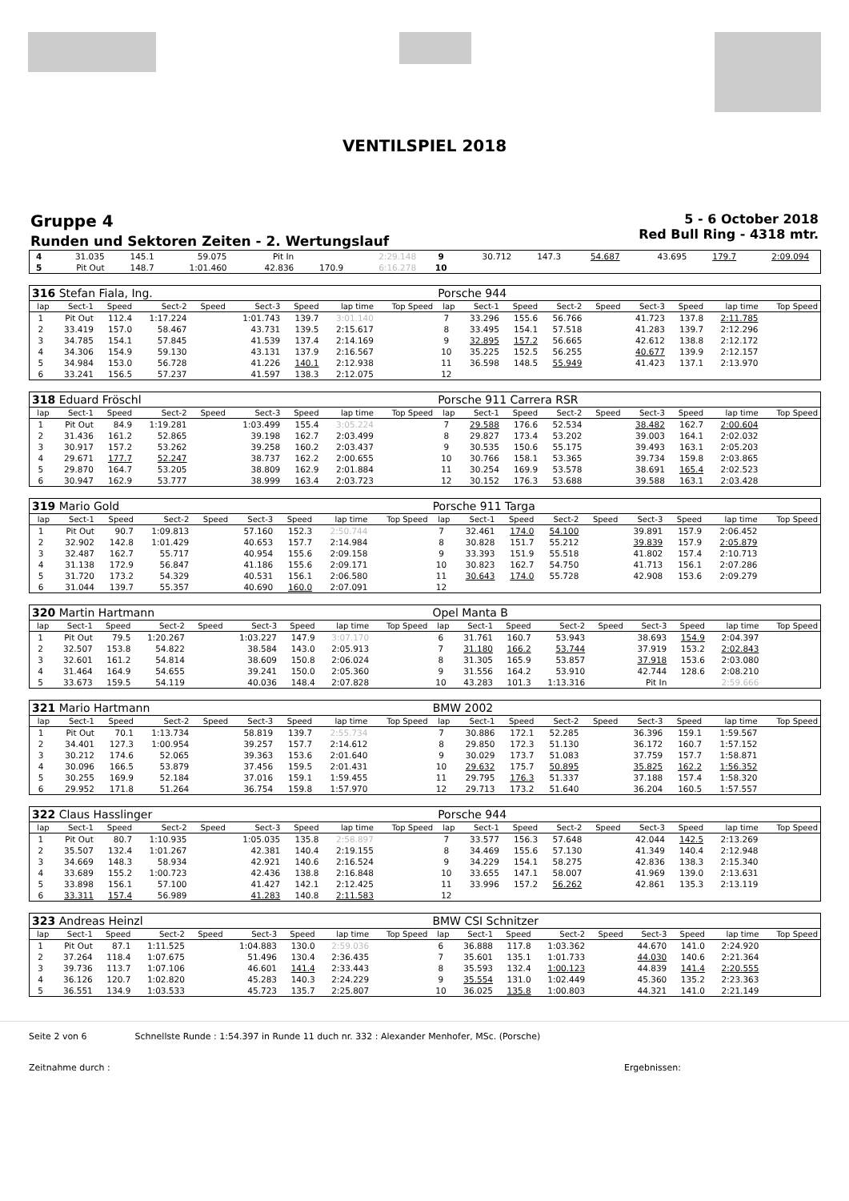VENTILSPIEL 2018
Gruppe 4
Runden und Sektoren Zeiten - 2. Wertungslauf
5 - 6 October 2018
Red Bull Ring - 4318 mtr.
| 4 | 31.035 | 145.1 | 59.075 | | Pit In | | 2:29.148 | | 9 | 30.712 | 147.3 | 54.687 | | 43.695 | 179.7 | 2:09.094 | |
| 5 | Pit Out | 148.7 | 1:01.460 | | 42.836 | 170.9 | 6:16.278 | | 10 | | | | | | | | |
| 316 Stefan Fiala, Ing. | | | | | | | | | Porsche 944 | | | | | | | | |
| lap | Sect-1 | Speed | Sect-2 | Speed | Sect-3 | Speed | lap time | Top Speed | lap | Sect-1 | Speed | Sect-2 | Speed | Sect-3 | Speed | lap time | Top Speed |
| 1 | Pit Out | 112.4 | 1:17.224 | | 1:01.743 | 139.7 | 3:01.140 | | 7 | 33.296 | 155.6 | 56.766 | | 41.723 | 137.8 | 2:11.785 | |
| 2 | 33.419 | 157.0 | 58.467 | | 43.731 | 139.5 | 2:15.617 | | 8 | 33.495 | 154.1 | 57.518 | | 41.283 | 139.7 | 2:12.296 | |
| 3 | 34.785 | 154.1 | 57.845 | | 41.539 | 137.4 | 2:14.169 | | 9 | 32.895 | 157.2 | 56.665 | | 42.612 | 138.8 | 2:12.172 | |
| 4 | 34.306 | 154.9 | 59.130 | | 43.131 | 137.9 | 2:16.567 | | 10 | 35.225 | 152.5 | 56.255 | | 40.677 | 139.9 | 2:12.157 | |
| 5 | 34.984 | 153.0 | 56.728 | | 41.226 | 140.1 | 2:12.938 | | 11 | 36.598 | 148.5 | 55.949 | | 41.423 | 137.1 | 2:13.970 | |
| 6 | 33.241 | 156.5 | 57.237 | | 41.597 | 138.3 | 2:12.075 | | 12 | | | | | | | | |
| 318 Eduard Fröschl | | | | | | | | | Porsche 911 Carrera RSR | | | | | | | | |
| lap | Sect-1 | Speed | Sect-2 | Speed | Sect-3 | Speed | lap time | Top Speed | lap | Sect-1 | Speed | Sect-2 | Speed | Sect-3 | Speed | lap time | Top Speed |
| 1 | Pit Out | 84.9 | 1:19.281 | | 1:03.499 | 155.4 | 3:05.224 | | 7 | 29.588 | 176.6 | 52.534 | | 38.482 | 162.7 | 2:00.604 | |
| 2 | 31.436 | 161.2 | 52.865 | | 39.198 | 162.7 | 2:03.499 | | 8 | 29.827 | 173.4 | 53.202 | | 39.003 | 164.1 | 2:02.032 | |
| 3 | 30.917 | 157.2 | 53.262 | | 39.258 | 160.2 | 2:03.437 | | 9 | 30.535 | 150.6 | 55.175 | | 39.493 | 163.1 | 2:05.203 | |
| 4 | 29.671 | 177.7 | 52.247 | | 38.737 | 162.2 | 2:00.655 | | 10 | 30.766 | 158.1 | 53.365 | | 39.734 | 159.8 | 2:03.865 | |
| 5 | 29.870 | 164.7 | 53.205 | | 38.809 | 162.9 | 2:01.884 | | 11 | 30.254 | 169.9 | 53.578 | | 38.691 | 165.4 | 2:02.523 | |
| 6 | 30.947 | 162.9 | 53.777 | | 38.999 | 163.4 | 2:03.723 | | 12 | 30.152 | 176.3 | 53.688 | | 39.588 | 163.1 | 2:03.428 | |
| 319 Mario Gold | | | | | | | | | Porsche 911 Targa | | | | | | | | |
| lap | Sect-1 | Speed | Sect-2 | Speed | Sect-3 | Speed | lap time | Top Speed | lap | Sect-1 | Speed | Sect-2 | Speed | Sect-3 | Speed | lap time | Top Speed |
| 1 | Pit Out | 90.7 | 1:09.813 | | 57.160 | 152.3 | 2:50.744 | | 7 | 32.461 | 174.0 | 54.100 | | 39.891 | 157.9 | 2:06.452 | |
| 2 | 32.902 | 142.8 | 1:01.429 | | 40.653 | 157.7 | 2:14.984 | | 8 | 30.828 | 151.7 | 55.212 | | 39.839 | 157.9 | 2:05.879 | |
| 3 | 32.487 | 162.7 | 55.717 | | 40.954 | 155.6 | 2:09.158 | | 9 | 33.393 | 151.9 | 55.518 | | 41.802 | 157.4 | 2:10.713 | |
| 4 | 31.138 | 172.9 | 56.847 | | 41.186 | 155.6 | 2:09.171 | | 10 | 30.823 | 162.7 | 54.750 | | 41.713 | 156.1 | 2:07.286 | |
| 5 | 31.720 | 173.2 | 54.329 | | 40.531 | 156.1 | 2:06.580 | | 11 | 30.643 | 174.0 | 55.728 | | 42.908 | 153.6 | 2:09.279 | |
| 6 | 31.044 | 139.7 | 55.357 | | 40.690 | 160.0 | 2:07.091 | | 12 | | | | | | | | |
| 320 Martin Hartmann | | | | | | | | | Opel Manta B | | | | | | | | |
| lap | Sect-1 | Speed | Sect-2 | Speed | Sect-3 | Speed | lap time | Top Speed | lap | Sect-1 | Speed | Sect-2 | Speed | Sect-3 | Speed | lap time | Top Speed |
| 1 | Pit Out | 79.5 | 1:20.267 | | 1:03.227 | 147.9 | 3:07.170 | | 6 | 31.761 | 160.7 | 53.943 | | 38.693 | 154.9 | 2:04.397 | |
| 2 | 32.507 | 153.8 | 54.822 | | 38.584 | 143.0 | 2:05.913 | | 7 | 31.180 | 166.2 | 53.744 | | 37.919 | 153.2 | 2:02.843 | |
| 3 | 32.601 | 161.2 | 54.814 | | 38.609 | 150.8 | 2:06.024 | | 8 | 31.305 | 165.9 | 53.857 | | 37.918 | 153.6 | 2:03.080 | |
| 4 | 31.464 | 164.9 | 54.655 | | 39.241 | 150.0 | 2:05.360 | | 9 | 31.556 | 164.2 | 53.910 | | 42.744 | 128.6 | 2:08.210 | |
| 5 | 33.673 | 159.5 | 54.119 | | 40.036 | 148.4 | 2:07.828 | | 10 | 43.283 | 101.3 | 1:13.316 | | Pit In | | 2:59.666 | |
| 321 Mario Hartmann | | | | | | | | | BMW 2002 | | | | | | | | |
| lap | Sect-1 | Speed | Sect-2 | Speed | Sect-3 | Speed | lap time | Top Speed | lap | Sect-1 | Speed | Sect-2 | Speed | Sect-3 | Speed | lap time | Top Speed |
| 1 | Pit Out | 70.1 | 1:13.734 | | 58.819 | 139.7 | 2:55.734 | | 7 | 30.886 | 172.1 | 52.285 | | 36.396 | 159.1 | 1:59.567 | |
| 2 | 34.401 | 127.3 | 1:00.954 | | 39.257 | 157.7 | 2:14.612 | | 8 | 29.850 | 172.3 | 51.130 | | 36.172 | 160.7 | 1:57.152 | |
| 3 | 30.212 | 174.6 | 52.065 | | 39.363 | 153.6 | 2:01.640 | | 9 | 30.029 | 173.7 | 51.083 | | 37.759 | 157.7 | 1:58.871 | |
| 4 | 30.096 | 166.5 | 53.879 | | 37.456 | 159.5 | 2:01.431 | | 10 | 29.632 | 175.7 | 50.895 | | 35.825 | 162.2 | 1:56.352 | |
| 5 | 30.255 | 169.9 | 52.184 | | 37.016 | 159.1 | 1:59.455 | | 11 | 29.795 | 176.3 | 51.337 | | 37.188 | 157.4 | 1:58.320 | |
| 6 | 29.952 | 171.8 | 51.264 | | 36.754 | 159.8 | 1:57.970 | | 12 | 29.713 | 173.2 | 51.640 | | 36.204 | 160.5 | 1:57.557 | |
| 322 Claus Hasslinger | | | | | | | | | Porsche 944 | | | | | | | | |
| lap | Sect-1 | Speed | Sect-2 | Speed | Sect-3 | Speed | lap time | Top Speed | lap | Sect-1 | Speed | Sect-2 | Speed | Sect-3 | Speed | lap time | Top Speed |
| 1 | Pit Out | 80.7 | 1:10.935 | | 1:05.035 | 135.8 | 2:58.897 | | 7 | 33.577 | 156.3 | 57.648 | | 42.044 | 142.5 | 2:13.269 | |
| 2 | 35.507 | 132.4 | 1:01.267 | | 42.381 | 140.4 | 2:19.155 | | 8 | 34.469 | 155.6 | 57.130 | | 41.349 | 140.4 | 2:12.948 | |
| 3 | 34.669 | 148.3 | 58.934 | | 42.921 | 140.6 | 2:16.524 | | 9 | 34.229 | 154.1 | 58.275 | | 42.836 | 138.3 | 2:15.340 | |
| 4 | 33.689 | 155.2 | 1:00.723 | | 42.436 | 138.8 | 2:16.848 | | 10 | 33.655 | 147.1 | 58.007 | | 41.969 | 139.0 | 2:13.631 | |
| 5 | 33.898 | 156.1 | 57.100 | | 41.427 | 142.1 | 2:12.425 | | 11 | 33.996 | 157.2 | 56.262 | | 42.861 | 135.3 | 2:13.119 | |
| 6 | 33.311 | 157.4 | 56.989 | | 41.283 | 140.8 | 2:11.583 | | 12 | | | | | | | | |
| 323 Andreas Heinzl | | | | | | | | | BMW CSI Schnitzer | | | | | | | | |
| lap | Sect-1 | Speed | Sect-2 | Speed | Sect-3 | Speed | lap time | Top Speed | lap | Sect-1 | Speed | Sect-2 | Speed | Sect-3 | Speed | lap time | Top Speed |
| 1 | Pit Out | 87.1 | 1:11.525 | | 1:04.883 | 130.0 | 2:59.036 | | 6 | 36.888 | 117.8 | 1:03.362 | | 44.670 | 141.0 | 2:24.920 | |
| 2 | 37.264 | 118.4 | 1:07.675 | | 51.496 | 130.4 | 2:36.435 | | 7 | 35.601 | 135.1 | 1:01.733 | | 44.030 | 140.6 | 2:21.364 | |
| 3 | 39.736 | 113.7 | 1:07.106 | | 46.601 | 141.4 | 2:33.443 | | 8 | 35.593 | 132.4 | 1:00.123 | | 44.839 | 141.4 | 2:20.555 | |
| 4 | 36.126 | 120.7 | 1:02.820 | | 45.283 | 140.3 | 2:24.229 | | 9 | 35.554 | 131.0 | 1:02.449 | | 45.360 | 135.2 | 2:23.363 | |
| 5 | 36.551 | 134.9 | 1:03.533 | | 45.723 | 135.7 | 2:25.807 | | 10 | 36.025 | 135.8 | 1:00.803 | | 44.321 | 141.0 | 2:21.149 | |
Seite 2 von 6 Schnellste Runde : 1:54.397 in Runde 11 duch nr. 332 : Alexander Menhofer, MSc. (Porsche)
Zeitnahme durch : Ergebnissen: